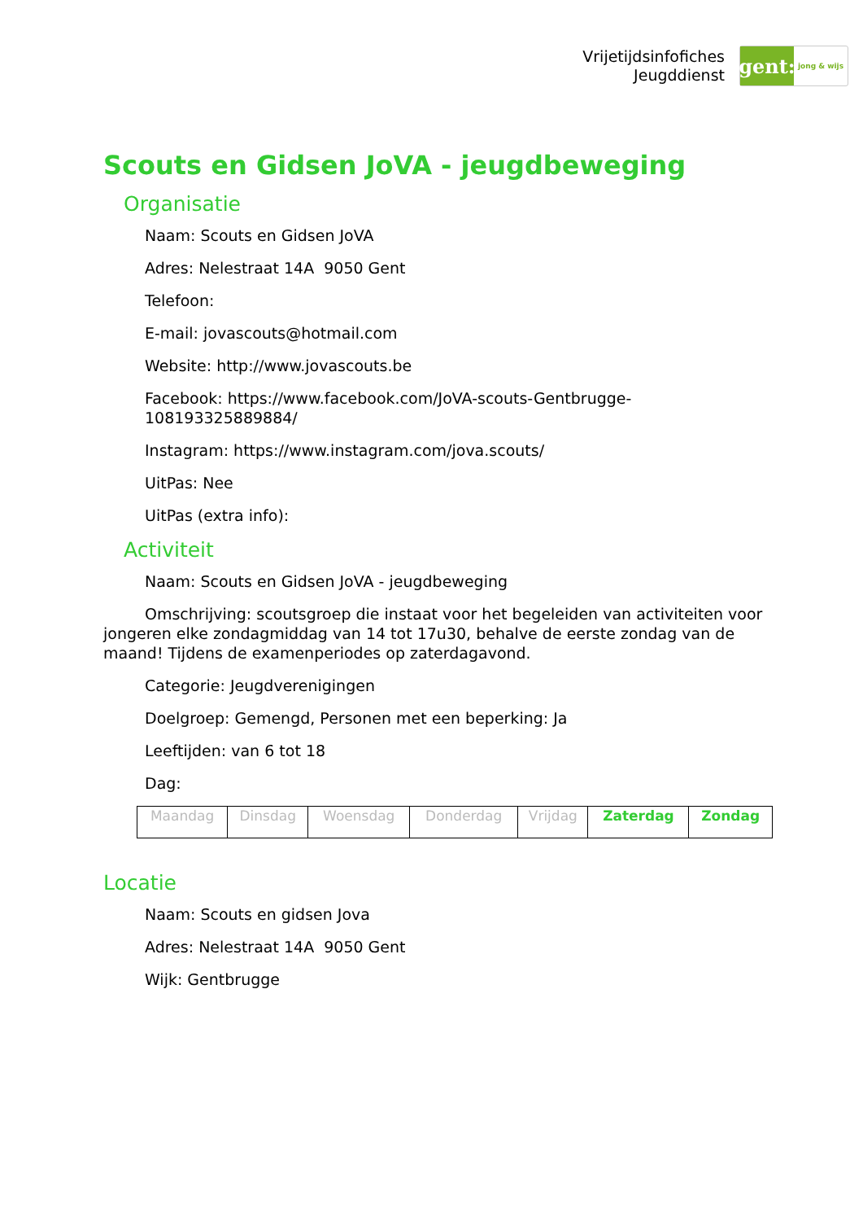Vrijetijdsinfofiches
Jeugddienst
gent:
jong & wijs
Scouts en Gidsen JoVA - jeugdbeweging
Organisatie
Naam: Scouts en Gidsen JoVA
Adres: Nelestraat 14A 9050 Gent
Telefoon:
E-mail: jovascouts@hotmail.com
Website: http://www.jovascouts.be
Facebook: https://www.facebook.com/JoVA-scouts-Gentbrugge-108193325889884/
Instagram: https://www.instagram.com/jova.scouts/
UitPas: Nee
UitPas (extra info):
Activiteit
Naam: Scouts en Gidsen JoVA - jeugdbeweging
Omschrijving: scoutsgroep die instaat voor het begeleiden van activiteiten voor jongeren elke zondagmiddag van 14 tot 17u30, behalve de eerste zondag van de maand! Tijdens de examenperiodes op zaterdagavond.
Categorie: Jeugdverenigingen
Doelgroep: Gemengd, Personen met een beperking: Ja
Leeftijden: van 6 tot 18
Dag:
| Maandag | Dinsdag | Woensdag | Donderdag | Vrijdag | Zaterdag | Zondag |
Locatie
Naam: Scouts en gidsen Jova
Adres: Nelestraat 14A 9050 Gent
Wijk: Gentbrugge